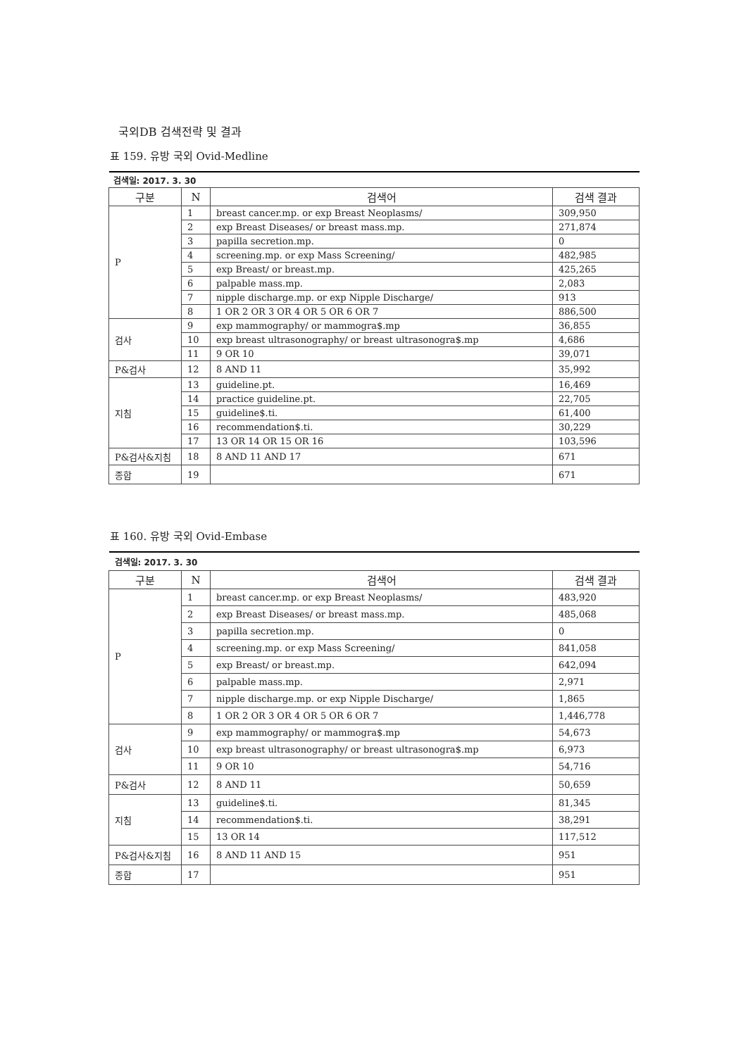국외DB 검색전략 및 결과
표 159. 유방 국외 Ovid-Medline
| 검색일: 2017. 3. 30 | | | |
| 구분 | N | 검색어 | 검색 결과 |
| P | 1 | breast cancer.mp. or exp Breast Neoplasms/ | 309,950 |
| | 2 | exp Breast Diseases/ or breast mass.mp. | 271,874 |
| | 3 | papilla secretion.mp. | 0 |
| | 4 | screening.mp. or exp Mass Screening/ | 482,985 |
| | 5 | exp Breast/ or breast.mp. | 425,265 |
| | 6 | palpable mass.mp. | 2,083 |
| | 7 | nipple discharge.mp. or exp Nipple Discharge/ | 913 |
| | 8 | 1 OR 2 OR 3 OR 4 OR 5 OR 6 OR 7 | 886,500 |
| 검사 | 9 | exp mammography/ or mammogra$.mp | 36,855 |
| | 10 | exp breast ultrasonography/ or breast ultrasonogra$.mp | 4,686 |
| | 11 | 9 OR 10 | 39,071 |
| P&검사 | 12 | 8 AND 11 | 35,992 |
| 지침 | 13 | guideline.pt. | 16,469 |
| | 14 | practice guideline.pt. | 22,705 |
| | 15 | guideline$.ti. | 61,400 |
| | 16 | recommendation$.ti. | 30,229 |
| | 17 | 13 OR 14 OR 15 OR 16 | 103,596 |
| P&검사&지침 | 18 | 8 AND 11 AND 17 | 671 |
| 종합 | 19 | | 671 |
표 160. 유방 국외 Ovid-Embase
| 검색일: 2017. 3. 30 | | | |
| 구분 | N | 검색어 | 검색 결과 |
| P | 1 | breast cancer.mp. or exp Breast Neoplasms/ | 483,920 |
| | 2 | exp Breast Diseases/ or breast mass.mp. | 485,068 |
| | 3 | papilla secretion.mp. | 0 |
| | 4 | screening.mp. or exp Mass Screening/ | 841,058 |
| | 5 | exp Breast/ or breast.mp. | 642,094 |
| | 6 | palpable mass.mp. | 2,971 |
| | 7 | nipple discharge.mp. or exp Nipple Discharge/ | 1,865 |
| | 8 | 1 OR 2 OR 3 OR 4 OR 5 OR 6 OR 7 | 1,446,778 |
| 검사 | 9 | exp mammography/ or mammogra$.mp | 54,673 |
| | 10 | exp breast ultrasonography/ or breast ultrasonogra$.mp | 6,973 |
| | 11 | 9 OR 10 | 54,716 |
| P&검사 | 12 | 8 AND 11 | 50,659 |
| 지침 | 13 | guideline$.ti. | 81,345 |
| | 14 | recommendation$.ti. | 38,291 |
| | 15 | 13 OR 14 | 117,512 |
| P&검사&지침 | 16 | 8 AND 11 AND 15 | 951 |
| 종합 | 17 | | 951 |